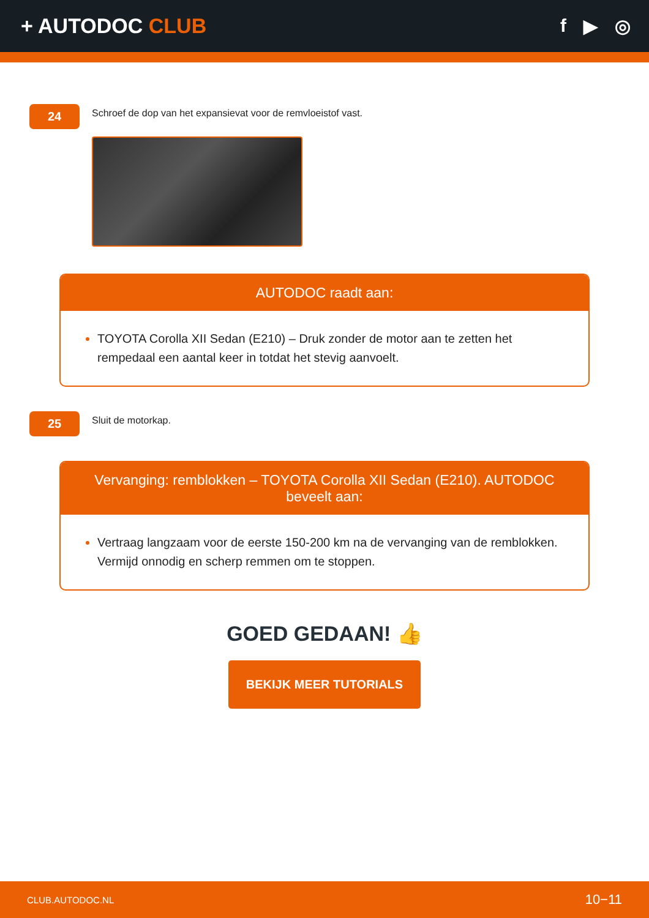+ AUTODOC CLUB f ▶ ◎
24
Schroef de dop van het expansievat voor de remvloeistof vast.
AUTODOC raadt aan:
TOYOTA Corolla XII Sedan (E210) – Druk zonder de motor aan te zetten het rempedaal een aantal keer in totdat het stevig aanvoelt.
25
Sluit de motorkap.
Vervanging: remblokken – TOYOTA Corolla XII Sedan (E210). AUTODOC beveelt aan:
Vertraag langzaam voor de eerste 150-200 km na de vervanging van de remblokken. Vermijd onnodig en scherp remmen om te stoppen.
GOED GEDAAN! 👍
BEKIJK MEER TUTORIALS
CLUB.AUTODOC.NL 10−11